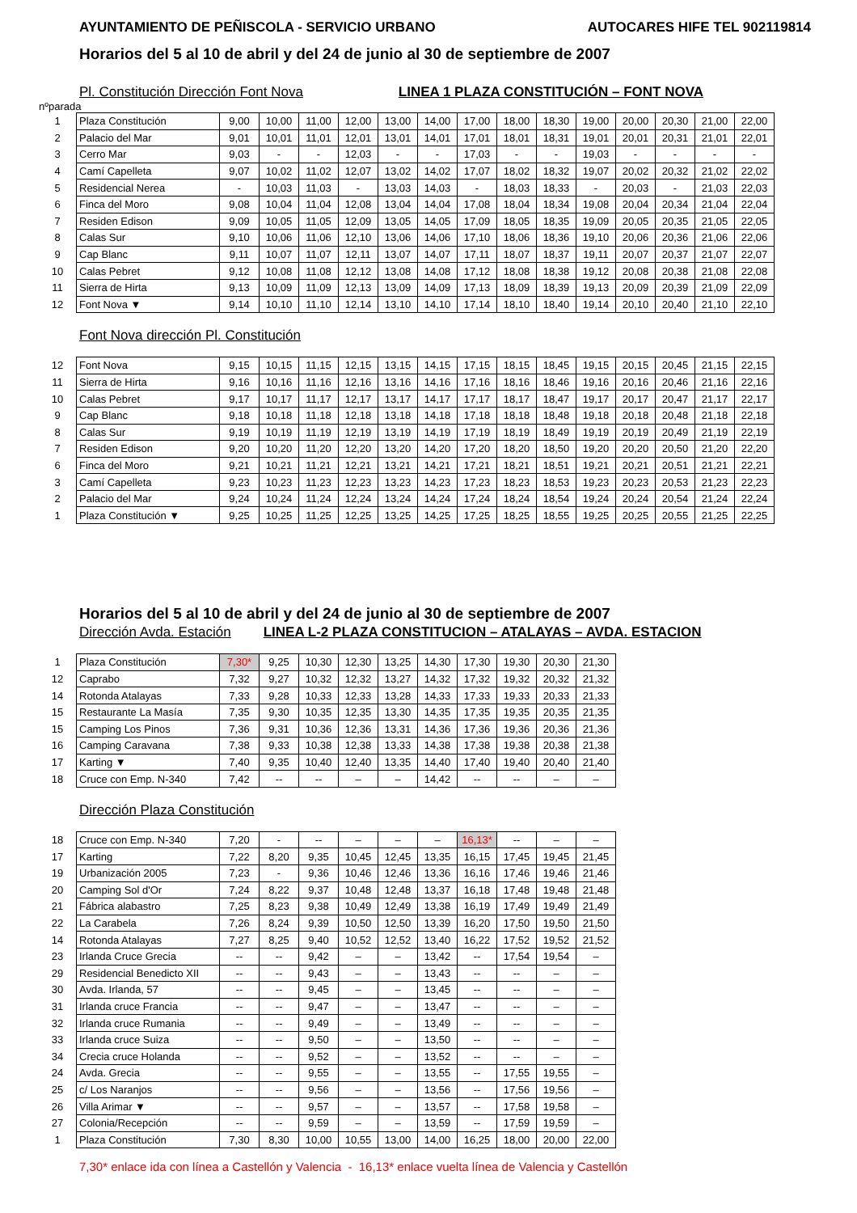AYUNTAMIENTO DE PEÑISCOLA - SERVICIO URBANO AUTOCARES HIFE TEL 902119814
Horarios del 5 al 10 de abril y del 24 de junio al 30 de septiembre de 2007
Pl. Constitución Dirección Font Nova LINEA 1 PLAZA CONSTITUCIÓN – FONT NOVA
nºparada
| 1 | Plaza Constitución | 9,00 | 10,00 | 11,00 | 12,00 | 13,00 | 14,00 | 17,00 | 18,00 | 18,30 | 19,00 | 20,00 | 20,30 | 21,00 | 22,00 |
| 2 | Palacio del Mar | 9,01 | 10,01 | 11,01 | 12,01 | 13,01 | 14,01 | 17,01 | 18,01 | 18,31 | 19,01 | 20,01 | 20,31 | 21,01 | 22,01 |
| 3 | Cerro Mar | 9,03 | - | - | 12,03 | - | - | 17,03 | - | - | 19,03 | - | - | - | - |
| 4 | Camí Capelleta | 9,07 | 10,02 | 11,02 | 12,07 | 13,02 | 14,02 | 17,07 | 18,02 | 18,32 | 19,07 | 20,02 | 20,32 | 21,02 | 22,02 |
| 5 | Residencial Nerea | - | 10,03 | 11,03 | - | 13,03 | 14,03 | - | 18,03 | 18,33 | - | 20,03 | - | 21,03 | 22,03 |
| 6 | Finca del Moro | 9,08 | 10,04 | 11,04 | 12,08 | 13,04 | 14,04 | 17,08 | 18,04 | 18,34 | 19,08 | 20,04 | 20,34 | 21,04 | 22,04 |
| 7 | Residen Edison | 9,09 | 10,05 | 11,05 | 12,09 | 13,05 | 14,05 | 17,09 | 18,05 | 18,35 | 19,09 | 20,05 | 20,35 | 21,05 | 22,05 |
| 8 | Calas Sur | 9,10 | 10,06 | 11,06 | 12,10 | 13,06 | 14,06 | 17,10 | 18,06 | 18,36 | 19,10 | 20,06 | 20,36 | 21,06 | 22,06 |
| 9 | Cap Blanc | 9,11 | 10,07 | 11,07 | 12,11 | 13,07 | 14,07 | 17,11 | 18,07 | 18,37 | 19,11 | 20,07 | 20,37 | 21,07 | 22,07 |
| 10 | Calas Pebret | 9,12 | 10,08 | 11,08 | 12,12 | 13,08 | 14,08 | 17,12 | 18,08 | 18,38 | 19,12 | 20,08 | 20,38 | 21,08 | 22,08 |
| 11 | Sierra de Hirta | 9,13 | 10,09 | 11,09 | 12,13 | 13,09 | 14,09 | 17,13 | 18,09 | 18,39 | 19,13 | 20,09 | 20,39 | 21,09 | 22,09 |
| 12 | Font Nova ▼ | 9,14 | 10,10 | 11,10 | 12,14 | 13,10 | 14,10 | 17,14 | 18,10 | 18,40 | 19,14 | 20,10 | 20,40 | 21,10 | 22,10 |
Font Nova dirección Pl. Constitución
| 12 | Font Nova | 9,15 | 10,15 | 11,15 | 12,15 | 13,15 | 14,15 | 17,15 | 18,15 | 18,45 | 19,15 | 20,15 | 20,45 | 21,15 | 22,15 |
| 11 | Sierra de Hirta | 9,16 | 10,16 | 11,16 | 12,16 | 13,16 | 14,16 | 17,16 | 18,16 | 18,46 | 19,16 | 20,16 | 20,46 | 21,16 | 22,16 |
| 10 | Calas Pebret | 9,17 | 10,17 | 11,17 | 12,17 | 13,17 | 14,17 | 17,17 | 18,17 | 18,47 | 19,17 | 20,17 | 20,47 | 21,17 | 22,17 |
| 9 | Cap Blanc | 9,18 | 10,18 | 11,18 | 12,18 | 13,18 | 14,18 | 17,18 | 18,18 | 18,48 | 19,18 | 20,18 | 20,48 | 21,18 | 22,18 |
| 8 | Calas Sur | 9,19 | 10,19 | 11,19 | 12,19 | 13,19 | 14,19 | 17,19 | 18,19 | 18,49 | 19,19 | 20,19 | 20,49 | 21,19 | 22,19 |
| 7 | Residen Edison | 9,20 | 10,20 | 11,20 | 12,20 | 13,20 | 14,20 | 17,20 | 18,20 | 18,50 | 19,20 | 20,20 | 20,50 | 21,20 | 22,20 |
| 6 | Finca del Moro | 9,21 | 10,21 | 11,21 | 12,21 | 13,21 | 14,21 | 17,21 | 18,21 | 18,51 | 19,21 | 20,21 | 20,51 | 21,21 | 22,21 |
| 3 | Camí Capelleta | 9,23 | 10,23 | 11,23 | 12,23 | 13,23 | 14,23 | 17,23 | 18,23 | 18,53 | 19,23 | 20,23 | 20,53 | 21,23 | 22,23 |
| 2 | Palacio del Mar | 9,24 | 10,24 | 11,24 | 12,24 | 13,24 | 14,24 | 17,24 | 18,24 | 18,54 | 19,24 | 20,24 | 20,54 | 21,24 | 22,24 |
| 1 | Plaza Constitución ▼ | 9,25 | 10,25 | 11,25 | 12,25 | 13,25 | 14,25 | 17,25 | 18,25 | 18,55 | 19,25 | 20,25 | 20,55 | 21,25 | 22,25 |
Horarios del 5 al 10 de abril y del 24 de junio al 30 de septiembre de 2007
Dirección Avda. Estación LINEA L-2 PLAZA CONSTITUCION – ATALAYAS – AVDA. ESTACION
| 1 | Plaza Constitución | 7,30* | 9,25 | 10,30 | 12,30 | 13,25 | 14,30 | 17,30 | 19,30 | 20,30 | 21,30 |
| 12 | Caprabo | 7,32 | 9,27 | 10,32 | 12,32 | 13,27 | 14,32 | 17,32 | 19,32 | 20,32 | 21,32 |
| 14 | Rotonda Atalayas | 7,33 | 9,28 | 10,33 | 12,33 | 13,28 | 14,33 | 17,33 | 19,33 | 20,33 | 21,33 |
| 15 | Restaurante La Masía | 7,35 | 9,30 | 10,35 | 12,35 | 13,30 | 14,35 | 17,35 | 19,35 | 20,35 | 21,35 |
| 15 | Camping Los Pinos | 7,36 | 9,31 | 10,36 | 12,36 | 13,31 | 14,36 | 17,36 | 19,36 | 20,36 | 21,36 |
| 16 | Camping Caravana | 7,38 | 9,33 | 10,38 | 12,38 | 13,33 | 14,38 | 17,38 | 19,38 | 20,38 | 21,38 |
| 17 | Karting ▼ | 7,40 | 9,35 | 10,40 | 12,40 | 13,35 | 14,40 | 17,40 | 19,40 | 20,40 | 21,40 |
| 18 | Cruce con Emp. N-340 | 7,42 | -- | -- | – | – | 14,42 | -- | -- | – | – |
Dirección Plaza Constitución
| 18 | Cruce con Emp. N-340 | 7,20 | - | -- | – | – | – | 16,13* | -- | – | – |
| 17 | Karting | 7,22 | 8,20 | 9,35 | 10,45 | 12,45 | 13,35 | 16,15 | 17,45 | 19,45 | 21,45 |
| 19 | Urbanización 2005 | 7,23 | - | 9,36 | 10,46 | 12,46 | 13,36 | 16,16 | 17,46 | 19,46 | 21,46 |
| 20 | Camping Sol d'Or | 7,24 | 8,22 | 9,37 | 10,48 | 12,48 | 13,37 | 16,18 | 17,48 | 19,48 | 21,48 |
| 21 | Fábrica alabastro | 7,25 | 8,23 | 9,38 | 10,49 | 12,49 | 13,38 | 16,19 | 17,49 | 19,49 | 21,49 |
| 22 | La Carabela | 7,26 | 8,24 | 9,39 | 10,50 | 12,50 | 13,39 | 16,20 | 17,50 | 19,50 | 21,50 |
| 14 | Rotonda Atalayas | 7,27 | 8,25 | 9,40 | 10,52 | 12,52 | 13,40 | 16,22 | 17,52 | 19,52 | 21,52 |
| 23 | Irlanda Cruce Grecia | -- | -- | 9,42 | – | – | 13,42 | -- | 17,54 | 19,54 | – |
| 29 | Residencial Benedicto XII | -- | -- | 9,43 | – | – | 13,43 | -- | -- | – | – |
| 30 | Avda. Irlanda, 57 | -- | -- | 9,45 | – | – | 13,45 | -- | -- | – | – |
| 31 | Irlanda cruce Francia | -- | -- | 9,47 | – | – | 13,47 | -- | -- | – | – |
| 32 | Irlanda cruce Rumania | -- | -- | 9,49 | – | – | 13,49 | -- | -- | – | – |
| 33 | Irlanda cruce Suiza | -- | -- | 9,50 | – | – | 13,50 | -- | -- | – | – |
| 34 | Crecia cruce Holanda | -- | -- | 9,52 | – | – | 13,52 | -- | -- | – | – |
| 24 | Avda. Grecia | -- | -- | 9,55 | – | – | 13,55 | -- | 17,55 | 19,55 | – |
| 25 | c/ Los Naranjos | -- | -- | 9,56 | – | – | 13,56 | -- | 17,56 | 19,56 | – |
| 26 | Villa Arimar ▼ | -- | -- | 9,57 | – | – | 13,57 | -- | 17,58 | 19,58 | – |
| 27 | Colonia/Recepción | -- | -- | 9,59 | – | – | 13,59 | -- | 17,59 | 19,59 | – |
| 1 | Plaza Constitución | 7,30 | 8,30 | 10,00 | 10,55 | 13,00 | 14,00 | 16,25 | 18,00 | 20,00 | 22,00 |
7,30* enlace ida con línea a Castellón y Valencia - 16,13* enlace vuelta línea de Valencia y Castellón